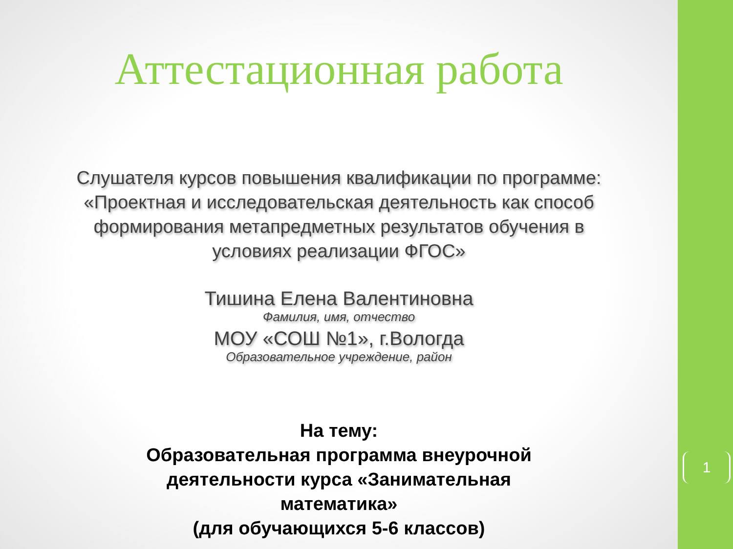Аттестационная работа
Слушателя курсов повышения квалификации по программе:
«Проектная и исследовательская деятельность как способ
формирования метапредметных результатов обучения в
условиях реализации ФГОС»
Тишина Елена Валентиновна
Фамилия, имя, отчество
МОУ «СОШ №1», г.Вологда
Образовательное учреждение, район
На тему:
Образовательная программа внеурочной
деятельности курса «Занимательная
математика»
(для обучающихся 5-6 классов)
1